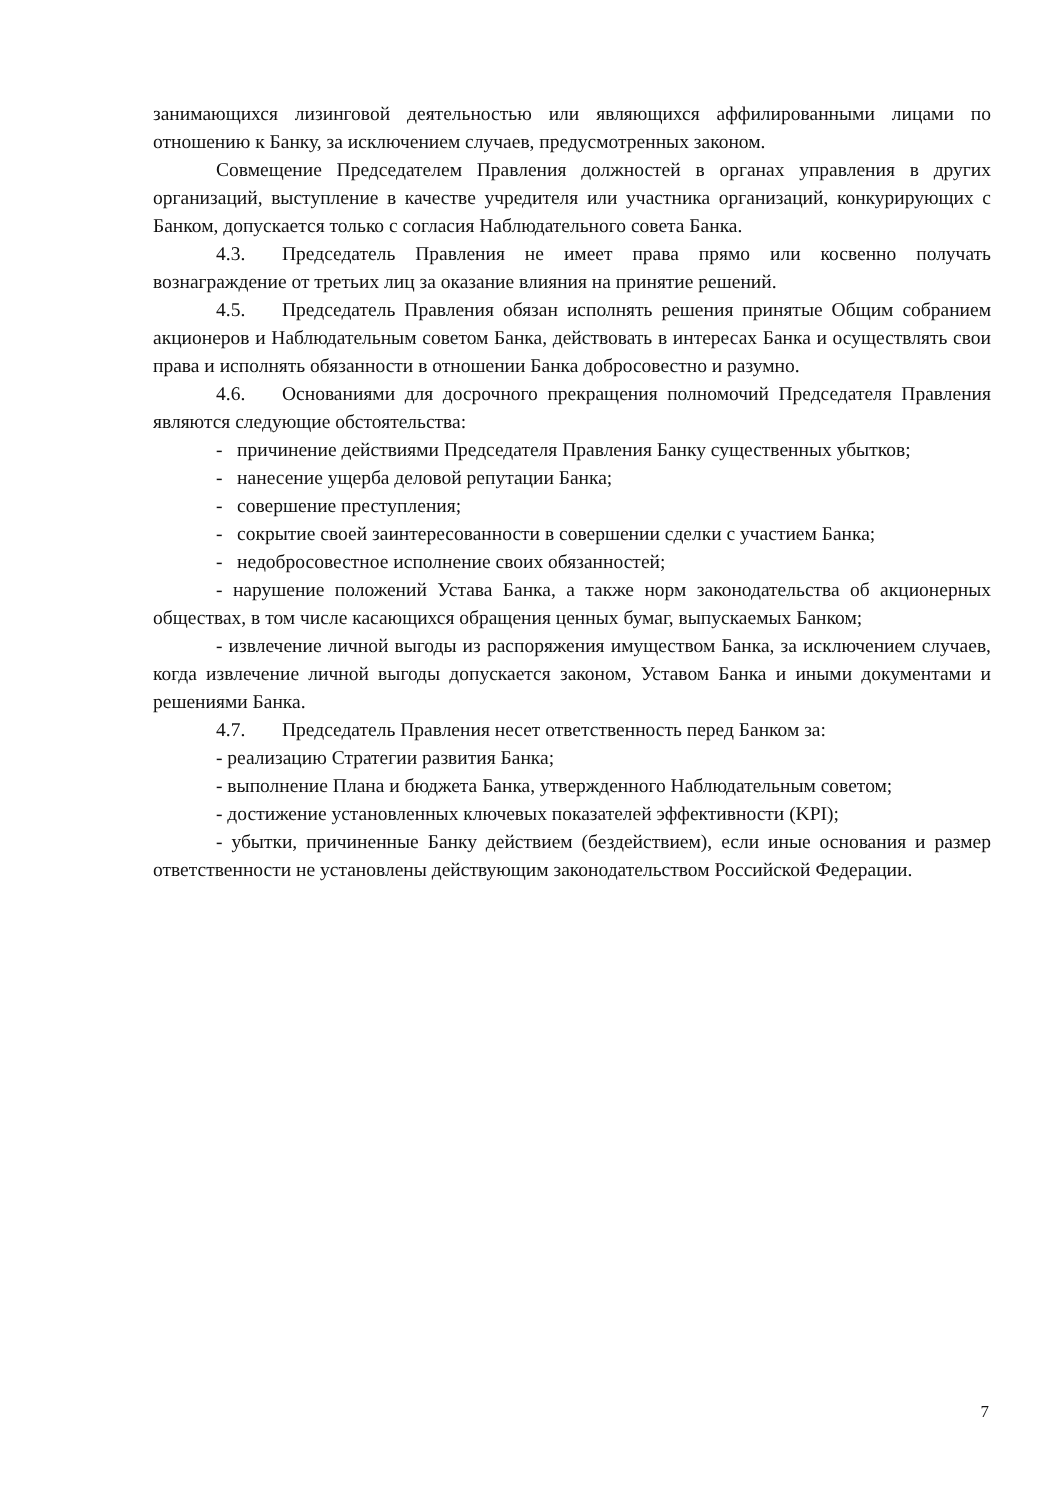занимающихся лизинговой деятельностью или являющихся аффилированными лицами по отношению к Банку, за исключением случаев, предусмотренных законом.
Совмещение Председателем Правления должностей в органах управления в других организаций, выступление в качестве учредителя или участника организаций, конкурирующих с Банком, допускается только с согласия Наблюдательного совета Банка.
4.3. Председатель Правления не имеет права прямо или косвенно получать вознаграждение от третьих лиц за оказание влияния на принятие решений.
4.5. Председатель Правления обязан исполнять решения принятые Общим собранием акционеров и Наблюдательным советом Банка, действовать в интересах Банка и осуществлять свои права и исполнять обязанности в отношении Банка добросовестно и разумно.
4.6. Основаниями для досрочного прекращения полномочий Председателя Правления являются следующие обстоятельства:
- причинение действиями Председателя Правления Банку существенных убытков;
- нанесение ущерба деловой репутации Банка;
- совершение преступления;
- сокрытие своей заинтересованности в совершении сделки с участием Банка;
- недобросовестное исполнение своих обязанностей;
- нарушение положений Устава Банка, а также норм законодательства об акционерных обществах, в том числе касающихся обращения ценных бумаг, выпускаемых Банком;
- извлечение личной выгоды из распоряжения имуществом Банка, за исключением случаев, когда извлечение личной выгоды допускается законом, Уставом Банка и иными документами и решениями Банка.
4.7. Председатель Правления несет ответственность перед Банком за:
- реализацию Стратегии развития Банка;
- выполнение Плана и бюджета Банка, утвержденного Наблюдательным советом;
- достижение установленных ключевых показателей эффективности (KPI);
- убытки, причиненные Банку действием (бездействием), если иные основания и размер ответственности не установлены действующим законодательством Российской Федерации.
7